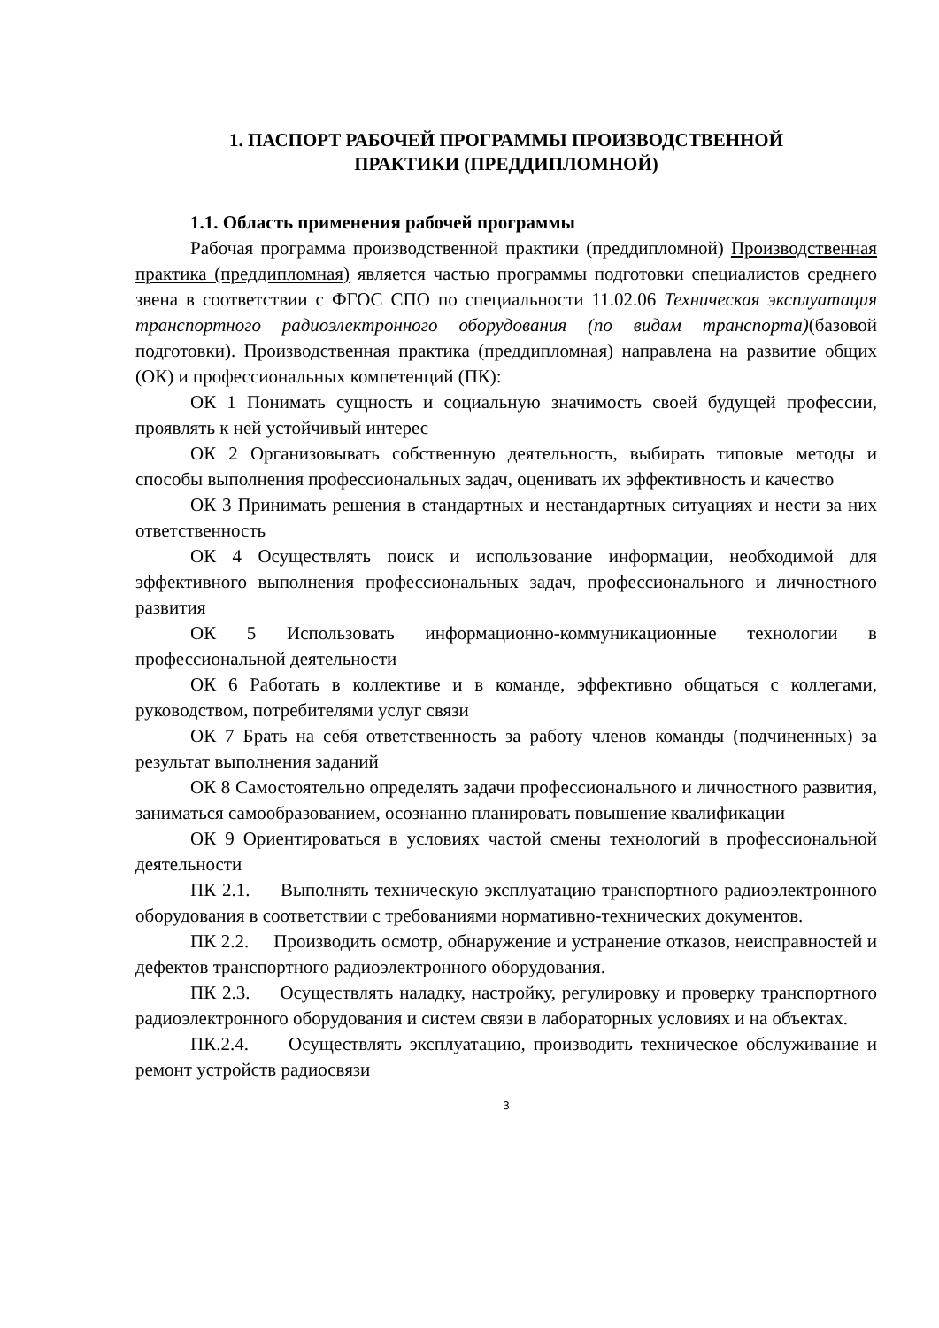1. ПАСПОРТ РАБОЧЕЙ ПРОГРАММЫ ПРОИЗВОДСТВЕННОЙ
ПРАКТИКИ (ПРЕДДИПЛОМНОЙ)
1.1. Область применения рабочей программы
Рабочая программа производственной практики (преддипломной) Производственная практика (преддипломная) является частью программы подготовки специалистов среднего звена в соответствии с ФГОС СПО по специальности 11.02.06 Техническая эксплуатация транспортного радиоэлектронного оборудования (по видам транспорта)(базовой подготовки). Производственная практика (преддипломная) направлена на развитие общих (ОК) и профессиональных компетенций (ПК):
ОК 1 Понимать сущность и социальную значимость своей будущей профессии, проявлять к ней устойчивый интерес
ОК 2 Организовывать собственную деятельность, выбирать типовые методы и способы выполнения профессиональных задач, оценивать их эффективность и качество
ОК 3 Принимать решения в стандартных и нестандартных ситуациях и нести за них ответственность
ОК 4 Осуществлять поиск и использование информации, необходимой для эффективного выполнения профессиональных задач, профессионального и личностного развития
ОК 5 Использовать информационно-коммуникационные технологии в профессиональной деятельности
ОК 6 Работать в коллективе и в команде, эффективно общаться с коллегами, руководством, потребителями услуг связи
ОК 7 Брать на себя ответственность за работу членов команды (подчиненных) за результат выполнения заданий
ОК 8 Самостоятельно определять задачи профессионального и личностного развития, заниматься самообразованием, осознанно планировать повышение квалификации
ОК 9 Ориентироваться в условиях частой смены технологий в профессиональной деятельности
ПК 2.1. Выполнять техническую эксплуатацию транспортного радиоэлектронного оборудования в соответствии с требованиями нормативно-технических документов.
ПК 2.2. Производить осмотр, обнаружение и устранение отказов, неисправностей и дефектов транспортного радиоэлектронного оборудования.
ПК 2.3. Осуществлять наладку, настройку, регулировку и проверку транспортного радиоэлектронного оборудования и систем связи в лабораторных условиях и на объектах.
ПК.2.4. Осуществлять эксплуатацию, производить техническое обслуживание и ремонт устройств радиосвязи
3